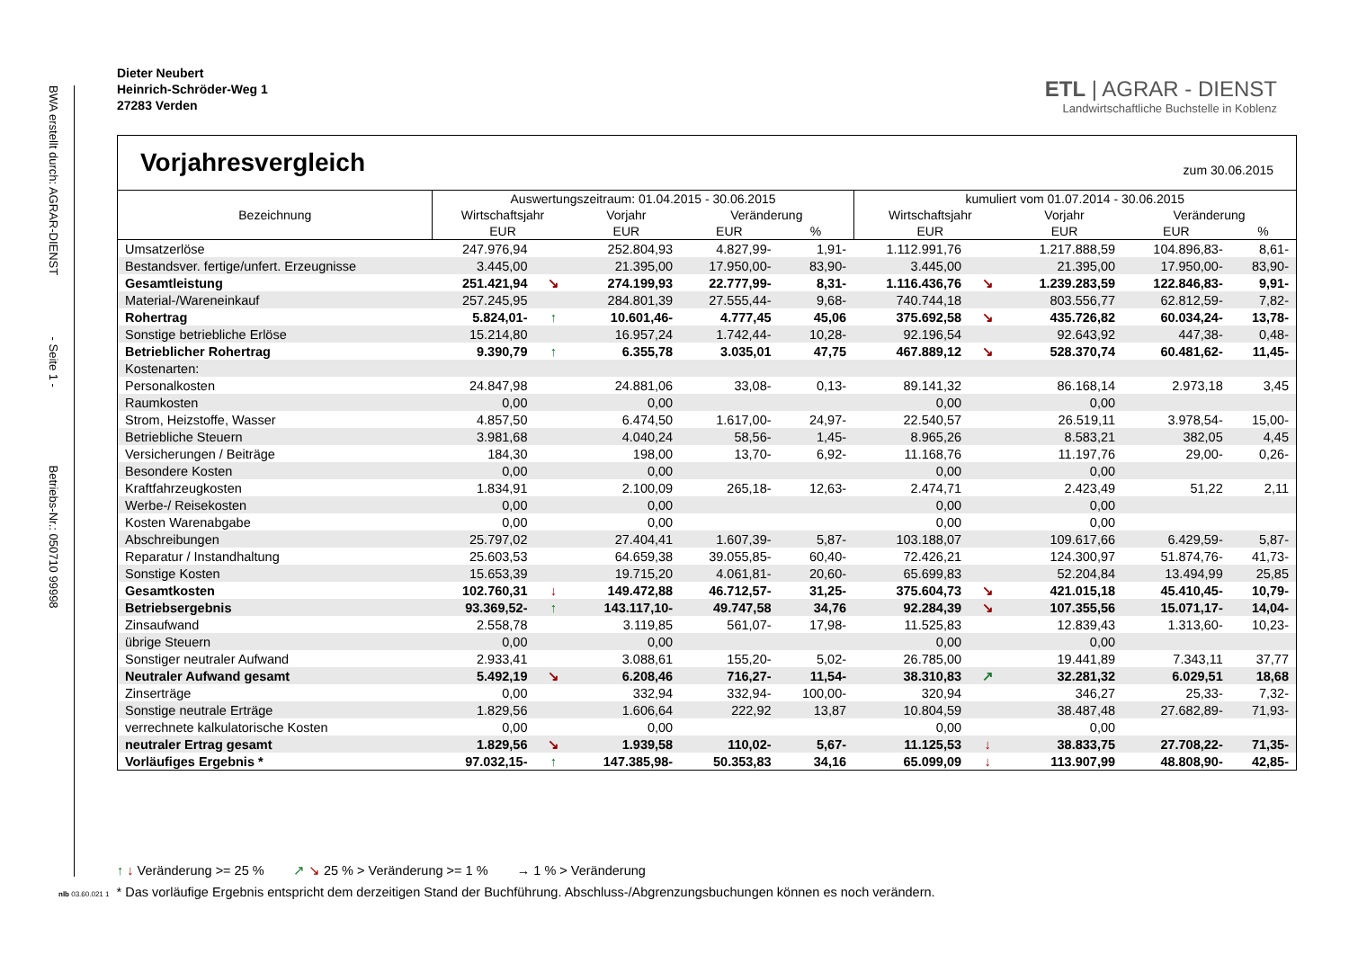BWA erstellt durch: AGRAR-DIENST - Seite 1 - Betriebs-Nr.: 050710 99998
Dieter Neubert
Heinrich-Schröder-Weg 1
27283 Verden
ETL | AGRAR - DIENST
Landwirtschaftliche Buchstelle in Koblenz
Vorjahresvergleich zum 30.06.2015
| Bezeichnung | Auswertungszeitraum: 01.04.2015 - 30.06.2015 | | | | | kumuliert vom 01.07.2014 - 30.06.2015 | | | | |
| --- | --- | --- | --- | --- | --- | --- | --- | --- | --- | --- |
| | Wirtschaftsjahr | | Vorjahr | Veränderung | | Wirtschaftsjahr | | Vorjahr | Veränderung | |
| | EUR | | EUR | EUR | % | EUR | | EUR | EUR | % |
| Umsatzerlöse | 247.976,94 | | 252.804,93 | 4.827,99- | 1,91- | 1.112.991,76 | | 1.217.888,59 | 104.896,83- | 8,61- |
| Bestandsver. fertige/unfert. Erzeugnisse | 3.445,00 | | 21.395,00 | 17.950,00- | 83,90- | 3.445,00 | | 21.395,00 | 17.950,00- | 83,90- |
| Gesamtleistung | 251.421,94 | ↘ | 274.199,93 | 22.777,99- | 8,31- | 1.116.436,76 | ↘ | 1.239.283,59 | 122.846,83- | 9,91- |
| Material-/Wareneinkauf | 257.245,95 | | 284.801,39 | 27.555,44- | 9,68- | 740.744,18 | | 803.556,77 | 62.812,59- | 7,82- |
| Rohertrag | 5.824,01- | ↑ | 10.601,46- | 4.777,45 | 45,06 | 375.692,58 | ↘ | 435.726,82 | 60.034,24- | 13,78- |
| Sonstige betriebliche Erlöse | 15.214,80 | | 16.957,24 | 1.742,44- | 10,28- | 92.196,54 | | 92.643,92 | 447,38- | 0,48- |
| Betrieblicher Rohertrag | 9.390,79 | ↑ | 6.355,78 | 3.035,01 | 47,75 | 467.889,12 | ↘ | 528.370,74 | 60.481,62- | 11,45- |
| Kostenarten: | | | | | | | | | | |
| Personalkosten | 24.847,98 | | 24.881,06 | 33,08- | 0,13- | 89.141,32 | | 86.168,14 | 2.973,18 | 3,45 |
| Raumkosten | 0,00 | | 0,00 | | | 0,00 | | 0,00 | | |
| Strom, Heizstoffe, Wasser | 4.857,50 | | 6.474,50 | 1.617,00- | 24,97- | 22.540,57 | | 26.519,11 | 3.978,54- | 15,00- |
| Betriebliche Steuern | 3.981,68 | | 4.040,24 | 58,56- | 1,45- | 8.965,26 | | 8.583,21 | 382,05 | 4,45 |
| Versicherungen / Beiträge | 184,30 | | 198,00 | 13,70- | 6,92- | 11.168,76 | | 11.197,76 | 29,00- | 0,26- |
| Besondere Kosten | 0,00 | | 0,00 | | | 0,00 | | 0,00 | | |
| Kraftfahrzeugkosten | 1.834,91 | | 2.100,09 | 265,18- | 12,63- | 2.474,71 | | 2.423,49 | 51,22 | 2,11 |
| Werbe-/ Reisekosten | 0,00 | | 0,00 | | | 0,00 | | 0,00 | | |
| Kosten Warenabgabe | 0,00 | | 0,00 | | | 0,00 | | 0,00 | | |
| Abschreibungen | 25.797,02 | | 27.404,41 | 1.607,39- | 5,87- | 103.188,07 | | 109.617,66 | 6.429,59- | 5,87- |
| Reparatur / Instandhaltung | 25.603,53 | | 64.659,38 | 39.055,85- | 60,40- | 72.426,21 | | 124.300,97 | 51.874,76- | 41,73- |
| Sonstige Kosten | 15.653,39 | | 19.715,20 | 4.061,81- | 20,60- | 65.699,83 | | 52.204,84 | 13.494,99 | 25,85 |
| Gesamtkosten | 102.760,31 | ↓ | 149.472,88 | 46.712,57- | 31,25- | 375.604,73 | ↘ | 421.015,18 | 45.410,45- | 10,79- |
| Betriebsergebnis | 93.369,52- | ↑ | 143.117,10- | 49.747,58 | 34,76 | 92.284,39 | ↘ | 107.355,56 | 15.071,17- | 14,04- |
| Zinsaufwand | 2.558,78 | | 3.119,85 | 561,07- | 17,98- | 11.525,83 | | 12.839,43 | 1.313,60- | 10,23- |
| übrige Steuern | 0,00 | | 0,00 | | | 0,00 | | 0,00 | | |
| Sonstiger neutraler Aufwand | 2.933,41 | | 3.088,61 | 155,20- | 5,02- | 26.785,00 | | 19.441,89 | 7.343,11 | 37,77 |
| Neutraler Aufwand gesamt | 5.492,19 | ↘ | 6.208,46 | 716,27- | 11,54- | 38.310,83 | ↗ | 32.281,32 | 6.029,51 | 18,68 |
| Zinserträge | 0,00 | | 332,94 | 332,94- | 100,00- | 320,94 | | 346,27 | 25,33- | 7,32- |
| Sonstige neutrale Erträge | 1.829,56 | | 1.606,64 | 222,92 | 13,87 | 10.804,59 | | 38.487,48 | 27.682,89- | 71,93- |
| verrechnete kalkulatorische Kosten | 0,00 | | 0,00 | | | 0,00 | | 0,00 | | |
| neutraler Ertrag gesamt | 1.829,56 | ↘ | 1.939,58 | 110,02- | 5,67- | 11.125,53 | ↓ | 38.833,75 | 27.708,22- | 71,35- |
| Vorläufiges Ergebnis * | 97.032,15- | ↑ | 147.385,98- | 50.353,83 | 34,16 | 65.099,09 | ↓ | 113.907,99 | 48.808,90- | 42,85- |
↑ ↓ Veränderung >= 25 % ↗ ↘ 25 % > Veränderung >= 1 % → 1 % > Veränderung
nlb 03.60.021 1 * Das vorläufige Ergebnis entspricht dem derzeitigen Stand der Buchführung. Abschluss-/Abgrenzungsbuchungen können es noch verändern.